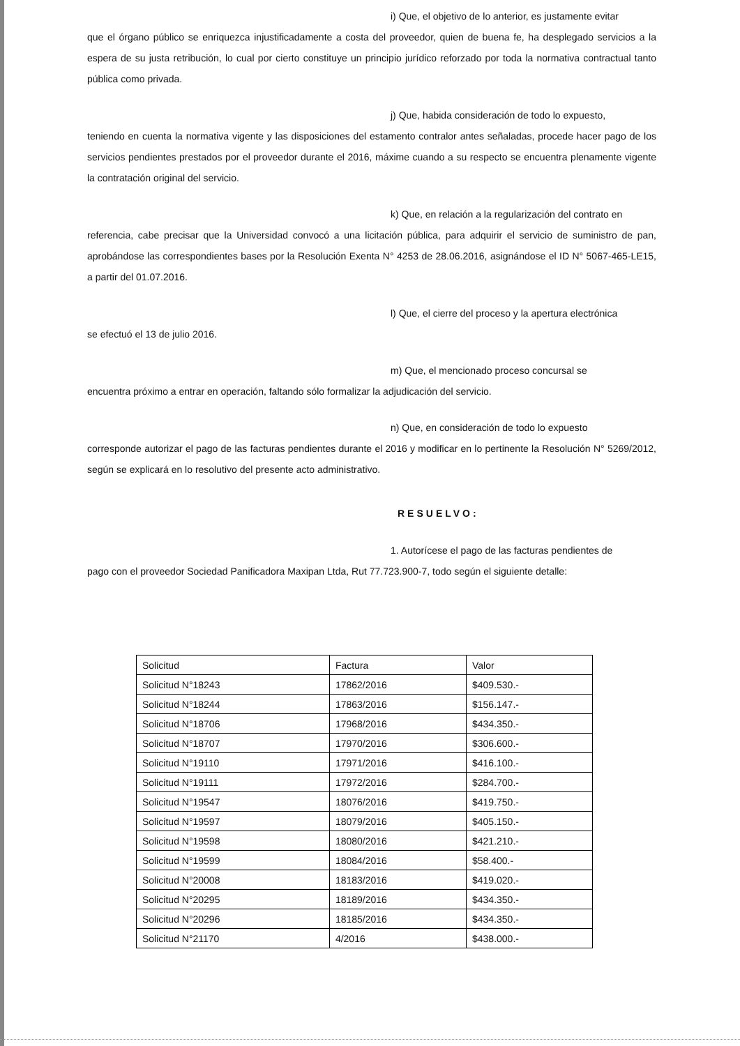i) Que, el objetivo de lo anterior, es justamente evitar
que el órgano público se enriquezca injustificadamente a costa del proveedor, quien de buena fe, ha desplegado servicios a la espera de su justa retribución, lo cual por cierto constituye un principio jurídico reforzado por toda la normativa contractual tanto pública como privada.
j) Que, habida consideración de todo lo expuesto,
teniendo en cuenta la normativa vigente y las disposiciones del estamento contralor antes señaladas, procede hacer pago de los servicios pendientes prestados por el proveedor durante el 2016, máxime cuando a su respecto se encuentra plenamente vigente la contratación original del servicio.
k) Que, en relación a la regularización del contrato en
referencia, cabe precisar que la Universidad convocó a una licitación pública, para adquirir el servicio de suministro de pan, aprobándose las correspondientes bases por la Resolución Exenta N° 4253 de 28.06.2016, asignándose el ID N° 5067-465-LE15, a partir del 01.07.2016.
l) Que, el cierre del proceso y la apertura electrónica
se efectuó el 13 de julio 2016.
m) Que, el mencionado proceso concursal se
encuentra próximo a entrar en operación, faltando sólo formalizar la adjudicación del servicio.
n) Que, en consideración de todo lo expuesto
corresponde autorizar el pago de las facturas pendientes durante el 2016 y modificar en lo pertinente la Resolución N° 5269/2012, según se explicará en lo resolutivo del presente acto administrativo.
RESUELVO:
1. Autorícese el pago de las facturas pendientes de
pago con el proveedor Sociedad Panificadora Maxipan Ltda, Rut 77.723.900-7, todo según el siguiente detalle:
| Solicitud | Factura | Valor |
| Solicitud N°18243 | 17862/2016 | $409.530.- |
| Solicitud N°18244 | 17863/2016 | $156.147.- |
| Solicitud N°18706 | 17968/2016 | $434.350.- |
| Solicitud N°18707 | 17970/2016 | $306.600.- |
| Solicitud N°19110 | 17971/2016 | $416.100.- |
| Solicitud N°19111 | 17972/2016 | $284.700.- |
| Solicitud N°19547 | 18076/2016 | $419.750.- |
| Solicitud N°19597 | 18079/2016 | $405.150.- |
| Solicitud N°19598 | 18080/2016 | $421.210.- |
| Solicitud N°19599 | 18084/2016 | $58.400.- |
| Solicitud N°20008 | 18183/2016 | $419.020.- |
| Solicitud N°20295 | 18189/2016 | $434.350.- |
| Solicitud N°20296 | 18185/2016 | $434.350.- |
| Solicitud N°21170 | 4/2016 | $438.000.- |